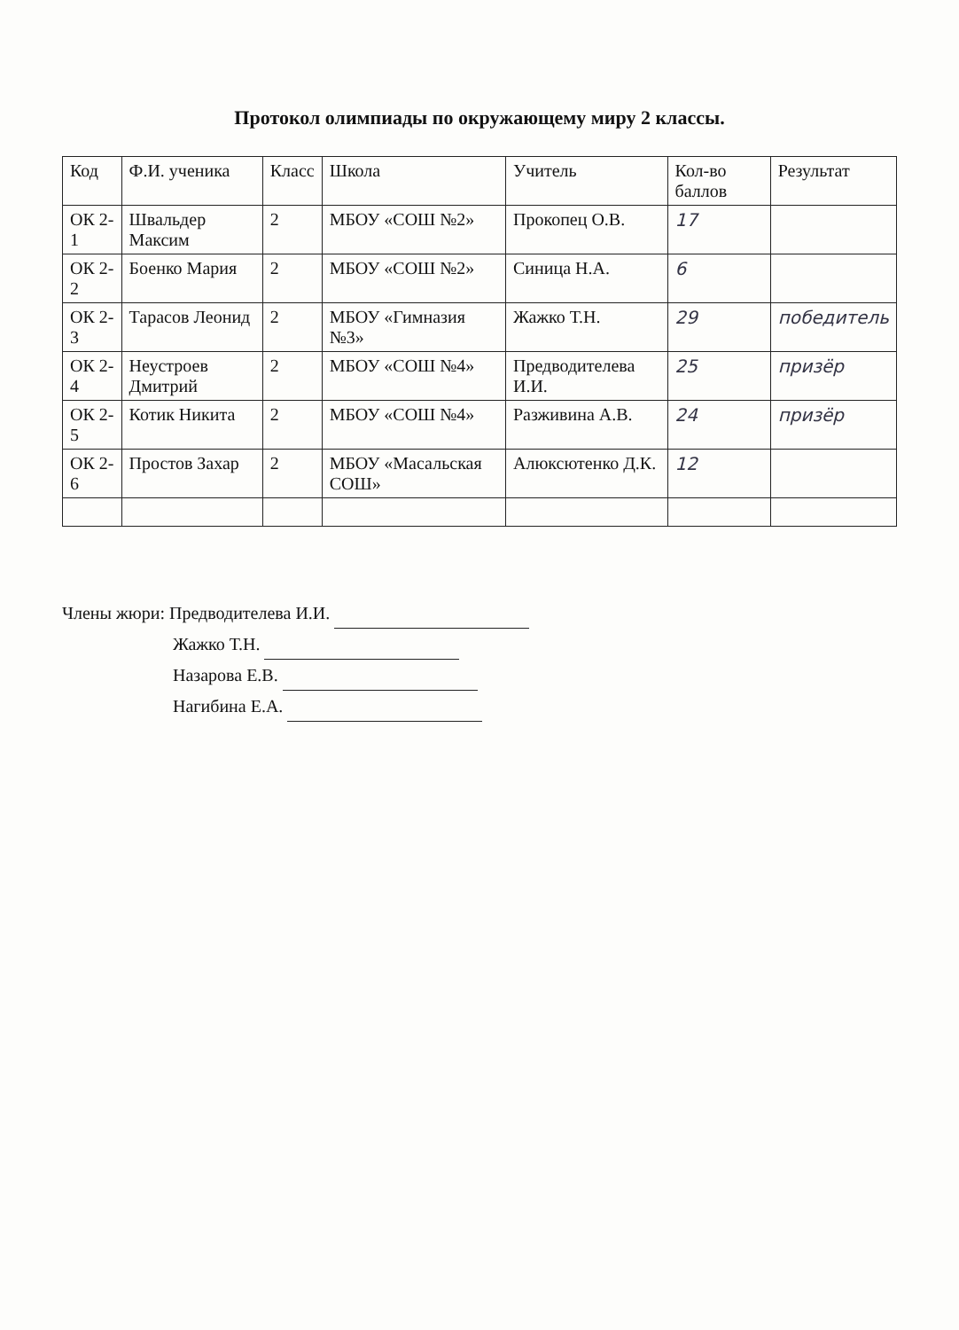Протокол олимпиады по окружающему миру 2 классы.
| Код | Ф.И. ученика | Класс | Школа | Учитель | Кол-во баллов | Результат |
| --- | --- | --- | --- | --- | --- | --- |
| ОК 2-1 | Швальдер Максим | 2 | МБОУ «СОШ №2» | Прокопец О.В. | 17 | |
| ОК 2-2 | Боенко Мария | 2 | МБОУ «СОШ №2» | Синица Н.А. | 6 | |
| ОК 2-3 | Тарасов Леонид | 2 | МБОУ «Гимназия №3» | Жажко Т.Н. | 29 | победитель |
| ОК 2-4 | Неустроев Дмитрий | 2 | МБОУ «СОШ №4» | Предводителева И.И. | 25 | призёр |
| ОК 2-5 | Котик Никита | 2 | МБОУ «СОШ №4» | Разживина А.В. | 24 | призёр |
| ОК 2-6 | Простов Захар | 2 | МБОУ «Масальская СОШ» | Алюксютенко Д.К. | 12 | |
Члены жюри: Предводителева И.И.
Жажко Т.Н.
Назарова Е.В.
Нагибина Е.А.